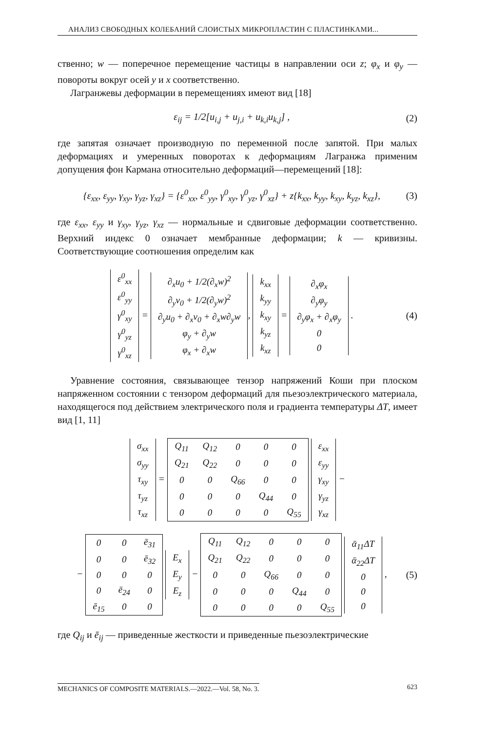АНАЛИЗ СВОБОДНЫХ КОЛЕБАНИЙ СЛОИСТЫХ МИКРОПЛАСТИН С ПЛАСТИНКАМИ...
ственно; w — поперечное перемещение частицы в направлении оси z; φ<sub>x</sub> и φ<sub>y</sub> — повороты вокруг осей y и x соответственно.
Лагранжевы деформации в перемещениях имеют вид [18]
ε<sub>ij</sub> = 1/2[u<sub>i,j</sub> + u<sub>j,i</sub> + u<sub>k,i</sub>u<sub>k,j</sub>] , (2)
где запятая означает производную по переменной после запятой. При малых деформациях и умеренных поворотах к деформациям Лагранжа применим допущения фон Кармана относительно деформаций—перемещений [18]:
{ε<sub>xx</sub>, ε<sub>yy</sub>, γ<sub>xy</sub>, γ<sub>yz</sub>, γ<sub>xz</sub>} = {ε<sup>0</sup><sub>xx</sub>, ε<sup>0</sup><sub>yy</sub>, γ<sup>0</sup><sub>xy</sub>, γ<sup>0</sup><sub>yz</sub>, γ<sup>0</sup><sub>xz</sub>} + z{k<sub>xx</sub>, k<sub>yy</sub>, k<sub>xy</sub>, k<sub>yz</sub>, k<sub>xz</sub>}, (3)
где ε<sub>xx</sub>, ε<sub>yy</sub> и γ<sub>xy</sub>, γ<sub>yz</sub>, γ<sub>xz</sub> — нормальные и сдвиговые деформации соответственно. Верхний индекс 0 означает мембранные деформации; k — кривизны. Соответствующие соотношения определим как
| ε<sup>0</sup><sub>xx</sub> |
| ε<sup>0</sup><sub>yy</sub> |
| γ<sup>0</sup><sub>xy</sub> |
| γ<sup>0</sup><sub>yz</sub> |
| γ<sup>0</sup><sub>xz</sub> |
=
| ∂<sub>x</sub>u<sub>0</sub> + 1/2(∂<sub>x</sub>w)<sup>2</sup> |
| ∂<sub>y</sub>v<sub>0</sub> + 1/2(∂<sub>y</sub>w)<sup>2</sup> |
| ∂<sub>y</sub>u<sub>0</sub> + ∂<sub>x</sub>v<sub>0</sub> + ∂<sub>x</sub>w∂<sub>y</sub>w |
| φ<sub>y</sub> + ∂<sub>y</sub>w |
| φ<sub>x</sub> + ∂<sub>x</sub>w |
,
| k<sub>xx</sub> |
| k<sub>yy</sub> |
| k<sub>xy</sub> |
| k<sub>yz</sub> |
| k<sub>xz</sub> |
=
| ∂<sub>x</sub>φ<sub>x</sub> |
| ∂<sub>y</sub>φ<sub>y</sub> |
| ∂<sub>y</sub>φ<sub>x</sub> + ∂<sub>x</sub>φ<sub>y</sub> |
| 0 |
| 0 |
. (4)
Уравнение состояния, связывающее тензор напряжений Коши при плоском напряженном состоянии с тензором деформаций для пьезоэлектрического материала, находящегося под действием электрического поля и градиента температуры ΔT, имеет вид [1, 11]
| σ<sub>xx</sub> |
| σ<sub>yy</sub> |
| τ<sub>xy</sub> |
| τ<sub>yz</sub> |
| τ<sub>xz</sub> |
=
| Q<sub>11</sub> | Q<sub>12</sub> | 0 | 0 | 0 |
| Q<sub>21</sub> | Q<sub>22</sub> | 0 | 0 | 0 |
| 0 | 0 | Q<sub>66</sub> | 0 | 0 |
| 0 | 0 | 0 | Q<sub>44</sub> | 0 |
| 0 | 0 | 0 | 0 | Q<sub>55</sub> |
| ε<sub>xx</sub> |
| ε<sub>yy</sub> |
| γ<sub>xy</sub> |
| γ<sub>yz</sub> |
| γ<sub>xz</sub> |
−
−
| 0 | 0 | ē<sub>31</sub> |
| 0 | 0 | ē<sub>32</sub> |
| 0 | 0 | 0 |
| 0 | ē<sub>24</sub> | 0 |
| ē<sub>15</sub> | 0 | 0 |
| E<sub>x</sub> |
| E<sub>y</sub> |
| E<sub>z</sub> |
−
| Q<sub>11</sub> | Q<sub>12</sub> | 0 | 0 | 0 |
| Q<sub>21</sub> | Q<sub>22</sub> | 0 | 0 | 0 |
| 0 | 0 | Q<sub>66</sub> | 0 | 0 |
| 0 | 0 | 0 | Q<sub>44</sub> | 0 |
| 0 | 0 | 0 | 0 | Q<sub>55</sub> |
| ᾱ<sub>11</sub>ΔT |
| ᾱ<sub>22</sub>ΔT |
| 0 |
| 0 |
| 0 |
, (5)
где Q<sub>ij</sub> и ē<sub>ij</sub> — приведенные жесткости и приведенные пьезоэлектрические
MECHANICS OF COMPOSITE MATERIALS.—2022.—Vol. 58, No. 3. 623